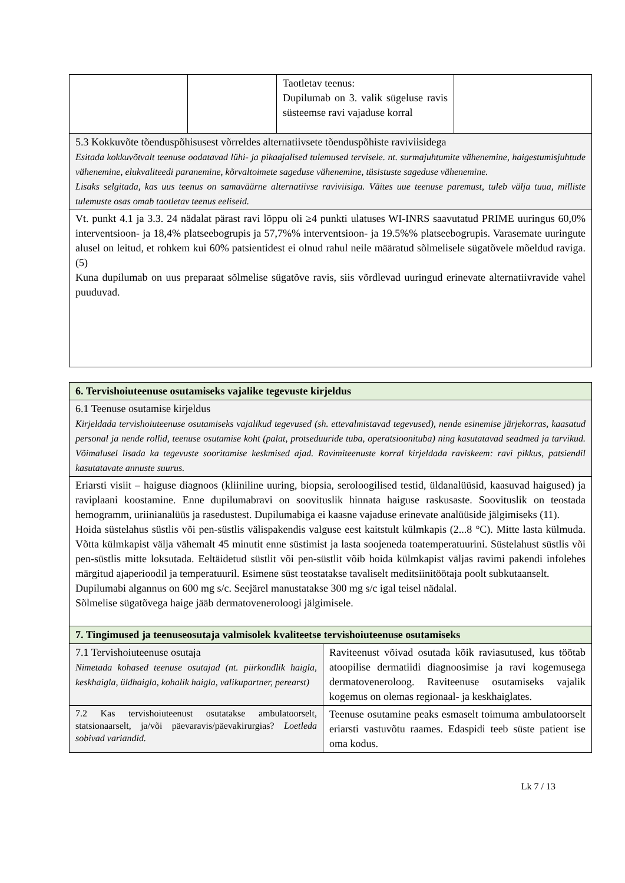| | | Taotletav teenus: Dupilumab on 3. valik sügeluse ravis süsteemse ravi vajaduse korral | |
| 5.3 Kokkuvõte tõenduspõhisusest võrreldes alternatiivsete tõenduspõhiste raviviisidega Esitada kokkuvõtvalt teenuse oodatavad lühi- ja pikaajalised tulemused tervisele. nt. surmajuhtumite vähenemine, haigestumisjuhtude vähenemine, elukvaliteedi paranemine, kõrvaltoimete sageduse vähenemine, tüsistuste sageduse vähenemine. Lisaks selgitada, kas uus teenus on samaväärne alternatiivse raviviisiga. Väites uue teenuse paremust, tuleb välja tuua, milliste tulemuste osas omab taotletav teenus eeliseid. | | | |
| Vt. punkt 4.1 ja 3.3. 24 nädalat pärast ravi lõppu oli ≥4 punkti ulatuses WI-INRS saavutatud PRIME uuringus 60,0% interventsioon- ja 18,4% platseebogrupis ja 57,7%% interventsioon- ja 19.5%% platseebogrupis. Varasemate uuringute alusel on leitud, et rohkem kui 60% patsientidest ei olnud rahul neile määratud sõlmelisele sügatõvele mõeldud raviga. (5) Kuna dupilumab on uus preparaat sõlmelise sügatõve ravis, siis võrdlevad uuringud erinevate alternatiivravide vahel puuduvad. | | | |
| 6. Tervishoiuteenuse osutamiseks vajalike tegevuste kirjeldus | |
| 6.1 Teenuse osutamise kirjeldus Kirjeldada tervishoiuteenuse osutamiseks vajalikud tegevused (sh. ettevalmistavad tegevused), nende esinemise järjekorras, kaasatud personal ja nende rollid, teenuse osutamise koht (palat, protseduuride tuba, operatsioonituba) ning kasutatavad seadmed ja tarvikud. Võimalusel lisada ka tegevuste sooritamise keskmised ajad. Ravimiteenuste korral kirjeldada raviskeem: ravi pikkus, patsiendil kasutatavate annuste suurus. | |
| Eriarsti visiit – haiguse diagnoos (kliiniline uuring, biopsia, seroloogilised testid, üldanalüüsid, kaasuvad haigused) ja raviplaani koostamine. Enne dupilumabravi on soovituslik hinnata haiguse raskusaste. Soovituslik on teostada hemogramm, uriinianalüüs ja rasedustest. Dupilumabiga ei kaasne vajaduse erinevate analüüside jälgimiseks (11). Hoida süstelahus süstlis või pen-süstlis välispakendis valguse eest kaitstult külmkapis (2...8 °C). Mitte lasta külmuda. Võtta külmkapist välja vähemalt 45 minutit enne süstimist ja lasta soojeneda toatemperatuurini. Süstelahust süstlis või pen-süstlis mitte loksutada. Eeltäidetud süstlit või pen-süstlit võib hoida külmkapist väljas ravimi pakendi infolehes märgitud ajaperioodil ja temperatuuril. Esimene süst teostatakse tavaliselt meditsiinitöötaja poolt subkutaanselt. Dupilumabi algannus on 600 mg s/c. Seejärel manustatakse 300 mg s/c igal teisel nädalal. Sõlmelise sügatõvega haige jääb dermatovenerolo​ogi jälgimisele. | |
| 7. Tingimused ja teenuseosutaja valmisolek kvaliteetse tervishoiuteenuse osutamiseks | |
| 7.1 Tervishoiuteenuse osutaja Nimetada kohased teenuse osutajad (nt. piirkondlik haigla, keskhaigla, üldhaigla, kohalik haigla, valikupartner, perearst) | Raviteenust võivad osutada kõik raviasutused, kus töötab atoopilise dermatiidi diagnoosimise ja ravi kogemusega dermatovenerolo​og. Raviteenuse osutamiseks vajalik kogemus on olemas regionaal- ja keskhaiglates. |
| 7.2 Kas tervishoiuteenust osutatakse ambulatoorselt, statsionaarselt, ja/või päevaravis/päevakirurgias? Loetleda sobivad variandid. | Teenuse osutamine peaks esmaselt toimuma ambulatoorselt eriarsti vastuvõtu raames. Edaspidi teeb süste patient ise oma kodus. |
Lk 7 / 13